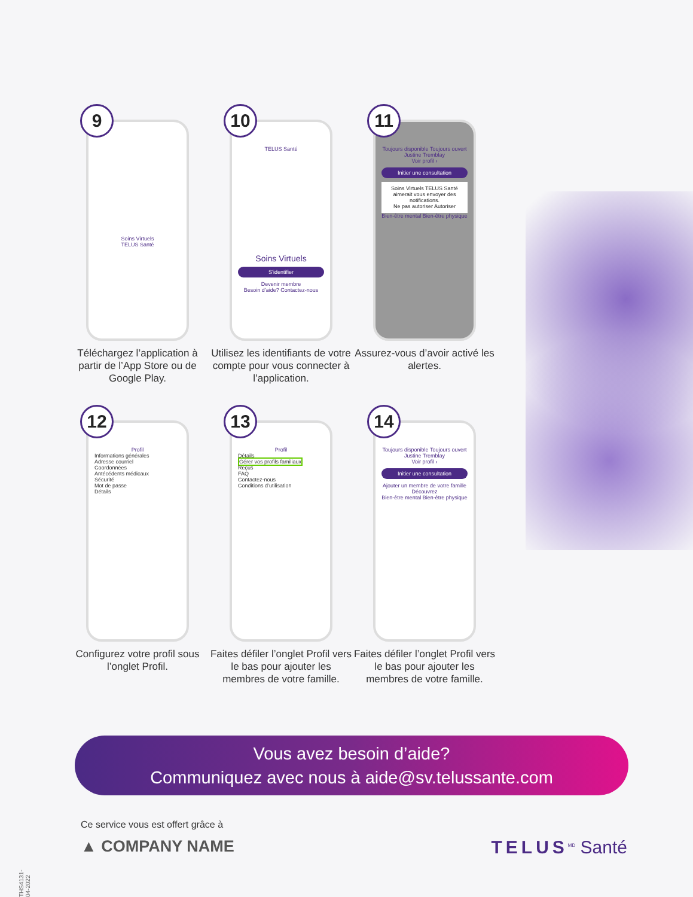9
Soins Virtuels
TELUS Santé
Téléchargez l’application à partir de l’App Store ou de Google Play.
10
TELUS Santé
Soins Virtuels
S’identifier
Devenir membre
Besoin d’aide? Contactez-nous
Utilisez les identifiants de votre compte pour vous connecter à l’application.
11
Toujours disponible Toujours ouvert
Justine Tremblay
Voir profil ›
Initier une consultation
Soins Virtuels TELUS Santé aimerait vous envoyer des notifications.
Ne pas autoriser Autoriser
Bien-être mental Bien-être physique
Assurez-vous d’avoir activé les alertes.
12
Profil
Informations générales
Adresse courriel
Coordonnées
Antécédents médicaux
Sécurité
Mot de passe
Détails
Configurez votre profil sous l’onglet Profil.
13
Profil
Détails
Gérer vos profils familiaux
Reçus
FAQ
Contactez-nous
Conditions d’utilisation
Faites défiler l’onglet Profil vers le bas pour ajouter les membres de votre famille.
14
Toujours disponible Toujours ouvert
Justine Tremblay
Voir profil ›
Initier une consultation
Ajouter un membre de votre famille
Découvrez
Bien-être mental Bien-être physique
Faites défiler l’onglet Profil vers le bas pour ajouter les membres de votre famille.
Vous avez besoin d’aide?
Communiquez avec nous à aide@sv.telussante.com
Ce service vous est offert grâce à
▲ COMPANY NAME
TELUS<sup>MD</sup> Santé
THS4131-04-2022